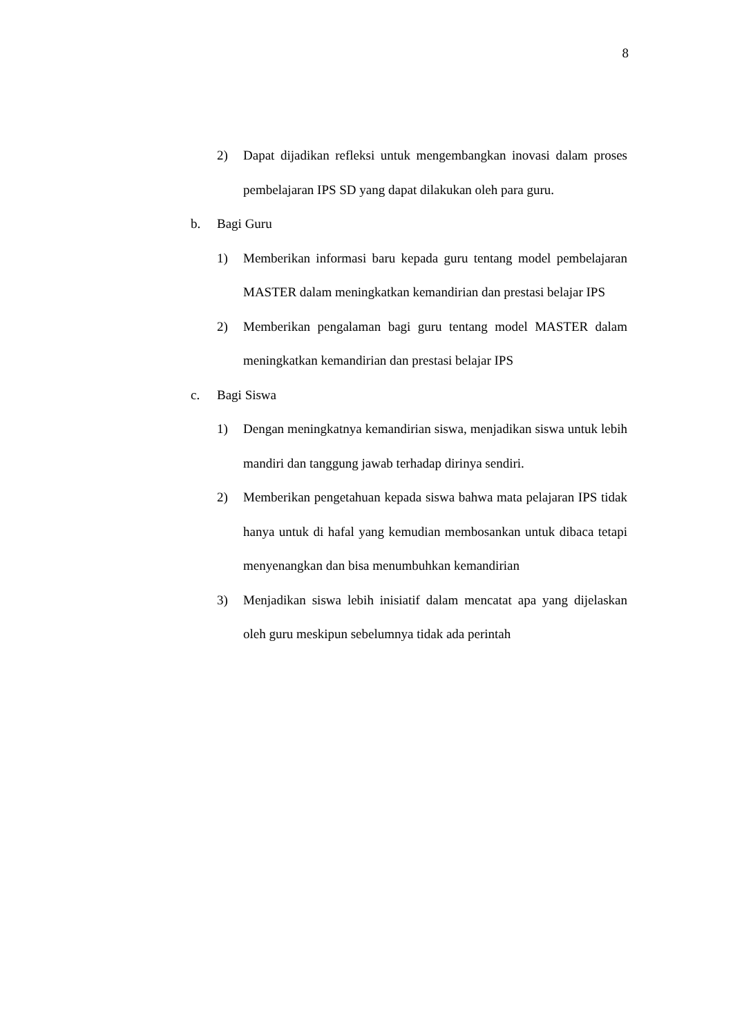8
2) Dapat dijadikan refleksi untuk mengembangkan inovasi dalam proses pembelajaran IPS SD yang dapat dilakukan oleh para guru.
b. Bagi Guru
1) Memberikan informasi baru kepada guru tentang model pembelajaran MASTER dalam meningkatkan kemandirian dan prestasi belajar IPS
2) Memberikan pengalaman bagi guru tentang model MASTER dalam meningkatkan kemandirian dan prestasi belajar IPS
c. Bagi Siswa
1) Dengan meningkatnya kemandirian siswa, menjadikan siswa untuk lebih mandiri dan tanggung jawab terhadap dirinya sendiri.
2) Memberikan pengetahuan kepada siswa bahwa mata pelajaran IPS tidak hanya untuk di hafal yang kemudian membosankan untuk dibaca tetapi menyenangkan dan bisa menumbuhkan kemandirian
3) Menjadikan siswa lebih inisiatif dalam mencatat apa yang dijelaskan oleh guru meskipun sebelumnya tidak ada perintah